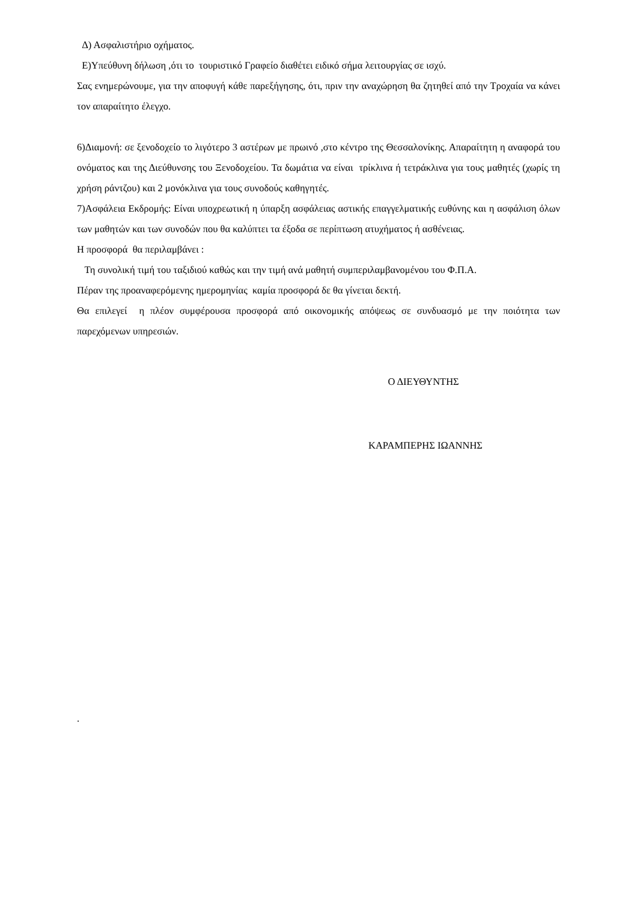Δ) Ασφαλιστήριο οχήματος.
Ε)Υπεύθυνη δήλωση ,ότι το τουριστικό Γραφείο διαθέτει ειδικό σήμα λειτουργίας σε ισχύ.
Σας ενημερώνουμε, για την αποφυγή κάθε παρεξήγησης, ότι, πριν την αναχώρηση θα ζητηθεί από την Τροχαία να κάνει τον απαραίτητο έλεγχο.
6)Διαμονή: σε ξενοδοχείο το λιγότερο 3 αστέρων με πρωινό ,στο κέντρο της Θεσσαλονίκης. Απαραίτητη η αναφορά του ονόματος και της Διεύθυνσης του Ξενοδοχείου. Τα δωμάτια να είναι τρίκλινα ή τετράκλινα για τους μαθητές (χωρίς τη χρήση ράντζου) και 2 μονόκλινα για τους συνοδούς καθηγητές.
7)Ασφάλεια Εκδρομής: Είναι υποχρεωτική η ύπαρξη ασφάλειας αστικής επαγγελματικής ευθύνης και η ασφάλιση όλων των μαθητών και των συνοδών που θα καλύπτει τα έξοδα σε περίπτωση ατυχήματος ή ασθένειας.
Η προσφορά θα περιλαμβάνει :
Τη συνολική τιμή του ταξιδιού καθώς και την τιμή ανά μαθητή συμπεριλαμβανομένου του Φ.Π.Α.
Πέραν της προαναφερόμενης ημερομηνίας καμία προσφορά δε θα γίνεται δεκτή.
Θα επιλεγεί η πλέον συμφέρουσα προσφορά από οικονομικής απόψεως σε συνδυασμό με την ποιότητα των παρεχόμενων υπηρεσιών.
Ο ΔΙΕΥΘΥΝΤΗΣ
ΚΑΡΑΜΠΕΡΗΣ ΙΩΑΝΝΗΣ
.